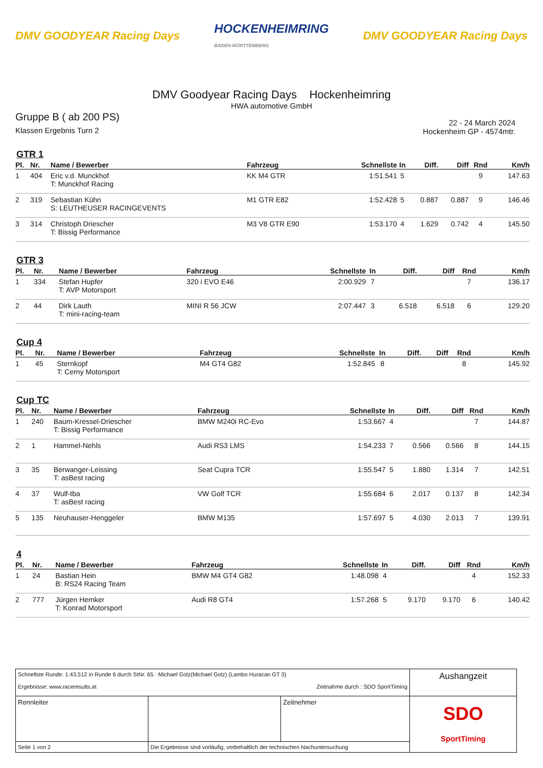DMV GOODYEAR Racing Days HOCKENHEIMRING
BADEN-WÜRTTEMBERG DMV GOODYEAR Racing Days
DMV Goodyear Racing Days Hockenheimring
HWA automotive GmbH
Gruppe B ( ab 200 PS)
Klassen Ergebnis Turn 2
22 - 24 March 2024
Hockenheim GP - 4574mtr.
GTR 1
| Pl. | Nr. | Name / Bewerber | Fahrzeug | Schnellste | In | Diff. | Diff | Rnd | Km/h |
| --- | --- | --- | --- | --- | --- | --- | --- | --- | --- |
| 1 | 404 | Eric v.d. Munckhof T: Munckhof Racing | KK M4 GTR | 1:51.541 | 5 | | | 9 | 147.63 |
| 2 | 319 | Sebastian Kühn S: LEUTHEUSER RACINGEVENTS | M1 GTR E82 | 1:52.428 | 5 | 0.887 | 0.887 | 9 | 146.46 |
| 3 | 314 | Christoph Driescher T: Bissig Performance | M3 V8 GTR E90 | 1:53.170 | 4 | 1.629 | 0.742 | 4 | 145.50 |
GTR 3
| Pl. | Nr. | Name / Bewerber | Fahrzeug | Schnellste | In | Diff. | Diff | Rnd | Km/h |
| --- | --- | --- | --- | --- | --- | --- | --- | --- | --- |
| 1 | 334 | Stefan Hupfer T: AVP Motorsport | 320 i EVO E46 | 2:00.929 | 7 | | | 7 | 136.17 |
| 2 | 44 | Dirk Lauth T: mini-racing-team | MINI R 56 JCW | 2:07.447 | 3 | 6.518 | 6.518 | 6 | 129.20 |
Cup 4
| Pl. | Nr. | Name / Bewerber | Fahrzeug | Schnellste | In | Diff. | Diff | Rnd | Km/h |
| --- | --- | --- | --- | --- | --- | --- | --- | --- | --- |
| 1 | 45 | Sternkopf T: Cerny Motorsport | M4 GT4 G82 | 1:52.845 | 8 | | | 8 | 145.92 |
Cup TC
| Pl. | Nr. | Name / Bewerber | Fahrzeug | Schnellste | In | Diff. | Diff | Rnd | Km/h |
| --- | --- | --- | --- | --- | --- | --- | --- | --- | --- |
| 1 | 240 | Baum-Kressel-Driescher T: Bissig Performance | BMW M240i RC-Evo | 1:53.667 | 4 | | | 7 | 144.87 |
| 2 | 1 | Hammel-Nehls | Audi RS3 LMS | 1:54.233 | 7 | 0.566 | 0.566 | 8 | 144.15 |
| 3 | 35 | Berwanger-Leissing T: asBest racing | Seat Cupra TCR | 1:55.547 | 5 | 1.880 | 1.314 | 7 | 142.51 |
| 4 | 37 | Wulf-tba T: asBest racing | VW Golf TCR | 1:55.684 | 6 | 2.017 | 0.137 | 8 | 142.34 |
| 5 | 135 | Neuhauser-Henggeler | BMW M135 | 1:57.697 | 5 | 4.030 | 2.013 | 7 | 139.91 |
4
| Pl. | Nr. | Name / Bewerber | Fahrzeug | Schnellste | In | Diff. | Diff | Rnd | Km/h |
| --- | --- | --- | --- | --- | --- | --- | --- | --- | --- |
| 1 | 24 | Bastian Hein B: RS24 Racing Team | BMW M4 GT4 G82 | 1:48.098 | 4 | | | 4 | 152.33 |
| 2 | 777 | Jürgen Hemker T: Konrad Motorsport | Audi R8 GT4 | 1:57.268 | 5 | 9.170 | 9.170 | 6 | 140.42 |
| Schnellste Runde: 1:43.512 in Runde 6 durch StNr. 65 : Michael Golz(Michael Golz) (Lambo Huracan GT 3) Ergebnisse: www.raceresults.at Zeitnahme durch : SDO SportTiming | | | Aushangzeit |
| Rennleiter | | Zeitnehmer | SDO SportTiming |
| Seite 1 von 2 | Die Ergebnisse sind vorläufig, vorbehaltlich der technischen Nachuntersuchung | | |